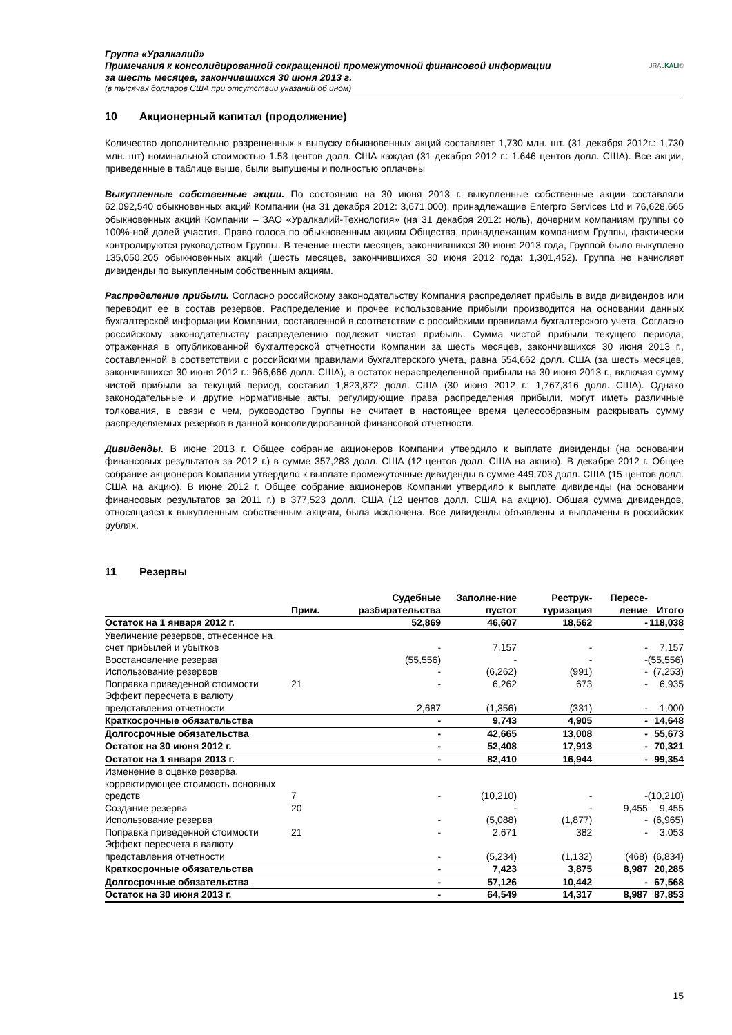Группа «Уралкалий»
Примечания к консолидированной сокращенной промежуточной финансовой информации
за шесть месяцев, закончившихся 30 июня 2013 г.
(в тысячах долларов США при отсутствии указаний об ином)
URALKALI®
10 Акционерный капитал (продолжение)
Количество дополнительно разрешенных к выпуску обыкновенных акций составляет 1,730 млн. шт. (31 декабря 2012г.: 1,730 млн. шт) номинальной стоимостью 1.53 центов долл. США каждая (31 декабря 2012 г.: 1.646 центов долл. США). Все акции, приведенные в таблице выше, были выпущены и полностью оплачены
Выкупленные собственные акции. По состоянию на 30 июня 2013 г. выкупленные собственные акции составляли 62,092,540 обыкновенных акций Компании (на 31 декабря 2012: 3,671,000), принадлежащие Enterpro Services Ltd и 76,628,665 обыкновенных акций Компании – ЗАО «Уралкалий-Технология» (на 31 декабря 2012: ноль), дочерним компаниям группы со 100%-ной долей участия. Право голоса по обыкновенным акциям Общества, принадлежащим компаниям Группы, фактически контролируются руководством Группы. В течение шести месяцев, закончившихся 30 июня 2013 года, Группой было выкуплено 135,050,205 обыкновенных акций (шесть месяцев, закончившихся 30 июня 2012 года: 1,301,452). Группа не начисляет дивиденды по выкупленным собственным акциям.
Распределение прибыли. Согласно российскому законодательству Компания распределяет прибыль в виде дивидендов или переводит ее в состав резервов. Распределение и прочее использование прибыли производится на основании данных бухгалтерской информации Компании, составленной в соответствии с российскими правилами бухгалтерского учета. Согласно российскому законодательству распределению подлежит чистая прибыль. Сумма чистой прибыли текущего периода, отраженная в опубликованной бухгалтерской отчетности Компании за шесть месяцев, закончившихся 30 июня 2013 г., составленной в соответствии с российскими правилами бухгалтерского учета, равна 554,662 долл. США (за шесть месяцев, закончившихся 30 июня 2012 г.: 966,666 долл. США), а остаток нераспределенной прибыли на 30 июня 2013 г., включая сумму чистой прибыли за текущий период, составил 1,823,872 долл. США (30 июня 2012 г.: 1,767,316 долл. США). Однако законодательные и другие нормативные акты, регулирующие права распределения прибыли, могут иметь различные толкования, в связи с чем, руководство Группы не считает в настоящее время целесообразным раскрывать сумму распределяемых резервов в данной консолидированной финансовой отчетности.
Дивиденды. В июне 2013 г. Общее собрание акционеров Компании утвердило к выплате дивиденды (на основании финансовых результатов за 2012 г.) в сумме 357,283 долл. США (12 центов долл. США на акцию). В декабре 2012 г. Общее собрание акционеров Компании утвердило к выплате промежуточные дивиденды в сумме 449,703 долл. США (15 центов долл. США на акцию). В июне 2012 г. Общее собрание акционеров Компании утвердило к выплате дивиденды (на основании финансовых результатов за 2011 г.) в 377,523 долл. США (12 центов долл. США на акцию). Общая сумма дивидендов, относящаяся к выкупленным собственным акциям, была исключена. Все дивиденды объявлены и выплачены в российских рублях.
11 Резервы
| | Прим. | Судебные разбирательства | Заполне-ние пустот | Реструк-туризация | Пересе-ление | Итого |
| --- | --- | --- | --- | --- | --- | --- |
| Остаток на 1 января 2012 г. | | 52,869 | 46,607 | 18,562 | - | 118,038 |
| Увеличение резервов, отнесенное на счет прибылей и убытков | | - | 7,157 | - | - | 7,157 |
| Восстановление резерва | | (55,556) | - | - | - | (55,556) |
| Использование резервов | | - | (6,262) | (991) | - | (7,253) |
| Поправка приведенной стоимости | 21 | - | 6,262 | 673 | - | 6,935 |
| Эффект пересчета в валюту представления отчетности | | 2,687 | (1,356) | (331) | - | 1,000 |
| Краткосрочные обязательства | | - | 9,743 | 4,905 | - | 14,648 |
| Долгосрочные обязательства | | - | 42,665 | 13,008 | - | 55,673 |
| Остаток на 30 июня 2012 г. | | - | 52,408 | 17,913 | - | 70,321 |
| Остаток на 1 января 2013 г. | | - | 82,410 | 16,944 | - | 99,354 |
| Изменение в оценке резерва, корректирующее стоимость основных средств | 7 | - | (10,210) | - | - | (10,210) |
| Создание резерва | 20 | | - | - | 9,455 | 9,455 |
| Использование резерва | | - | (5,088) | (1,877) | - | (6,965) |
| Поправка приведенной стоимости | 21 | - | 2,671 | 382 | - | 3,053 |
| Эффект пересчета в валюту представления отчетности | | - | (5,234) | (1,132) | (468) | (6,834) |
| Краткосрочные обязательства | | - | 7,423 | 3,875 | 8,987 | 20,285 |
| Долгосрочные обязательства | | - | 57,126 | 10,442 | - | 67,568 |
| Остаток на 30 июня 2013 г. | | - | 64,549 | 14,317 | 8,987 | 87,853 |
15